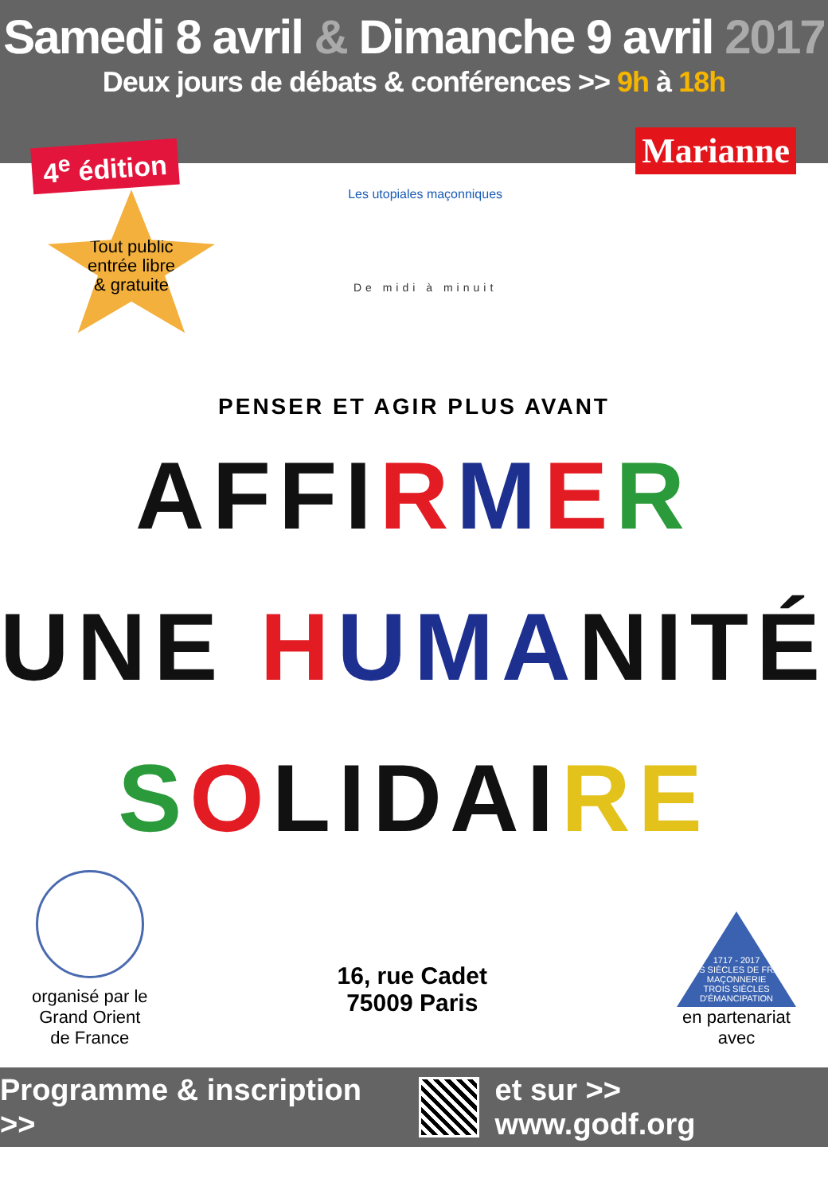Samedi 8 avril & Dimanche 9 avril 2017
Deux jours de débats & conférences >> 9h à 18h
4<sup>e</sup> édition
Tout public
entrée libre
& gratuite
Les utopiales maçonniques
De midi à minuit
Marianne
PENSER ET AGIR PLUS AVANT
AFFI RMER
UNE HUMA NITÉ
SOLIDAI RE
organisé par le
Grand Orient
de France
16, rue Cadet
75009 Paris
1717 - 2017
TROIS SIÈCLES DE FRANC-MAÇONNERIE
TROIS SIÈCLES D'ÉMANCIPATION
en partenariat
avec
Programme & inscription >> et sur >> www.godf.org